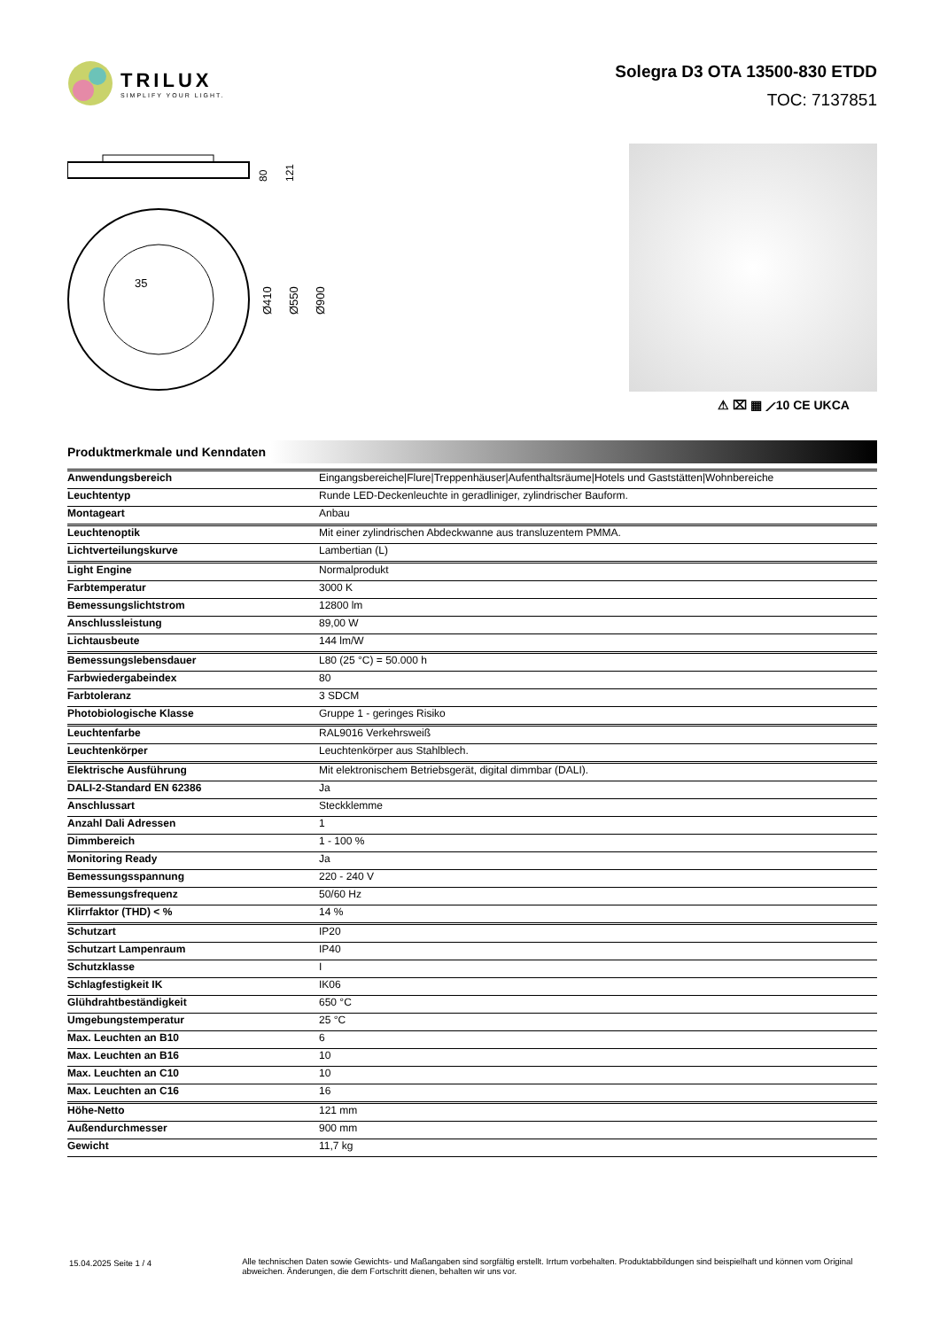TRILUX
SIMPLIFY YOUR LIGHT.
Solegra D3 OTA 13500-830 ETDD
TOC: 7137851
80
121
35
Ø410
Ø550
Ø900
⚠ ⌧ ▦ ⟋10 CE UKCA
Produktmerkmale und Kenndaten
| Anwendungsbereich | Eingangsbereiche/Flure/Treppenhäuser/Aufenthaltsräume/Hotels und Gaststätten/Wohnbereiche |
| Leuchtentyp | Runde LED-Deckenleuchte in geradliniger, zylindrischer Bauform. |
| Montageart | Anbau |
| Leuchtenoptik | Mit einer zylindrischen Abdeckwanne aus transluzentem PMMA. |
| Lichtverteilungskurve | Lambertian (L) |
| Light Engine | Normalprodukt |
| Farbtemperatur | 3000 K |
| Bemessungslichtstrom | 12800 lm |
| Anschlussleistung | 89,00 W |
| Lichtausbeute | 144 lm/W |
| Bemessungslebensdauer | L80 (25 °C) = 50.000 h |
| Farbwiedergabeindex | 80 |
| Farbtoleranz | 3 SDCM |
| Photobiologische Klasse | Gruppe 1 - geringes Risiko |
| Leuchtenfarbe | RAL9016 Verkehrsweiß |
| Leuchtenkörper | Leuchtenkörper aus Stahlblech. |
| Elektrische Ausführung | Mit elektronischem Betriebsgerät, digital dimmbar (DALI). |
| DALI-2-Standard EN 62386 | Ja |
| Anschlussart | Steckklemme |
| Anzahl Dali Adressen | 1 |
| Dimmbereich | 1 - 100 % |
| Monitoring Ready | Ja |
| Bemessungsspannung | 220 - 240 V |
| Bemessungsfrequenz | 50/60 Hz |
| Klirrfaktor (THD) < % | 14 % |
| Schutzart | IP20 |
| Schutzart Lampenraum | IP40 |
| Schutzklasse | I |
| Schlagfestigkeit IK | IK06 |
| Glühdrahtbeständigkeit | 650 °C |
| Umgebungstemperatur | 25 °C |
| Max. Leuchten an B10 | 6 |
| Max. Leuchten an B16 | 10 |
| Max. Leuchten an C10 | 10 |
| Max. Leuchten an C16 | 16 |
| Höhe-Netto | 121 mm |
| Außendurchmesser | 900 mm |
| Gewicht | 11,7 kg |
15.04.2025 Seite 1 / 4 Alle technischen Daten sowie Gewichts- und Maßangaben sind sorgfältig erstellt. Irrtum vorbehalten. Produktabbildungen sind beispielhaft und können vom Original abweichen. Änderungen, die dem Fortschritt dienen, behalten wir uns vor.